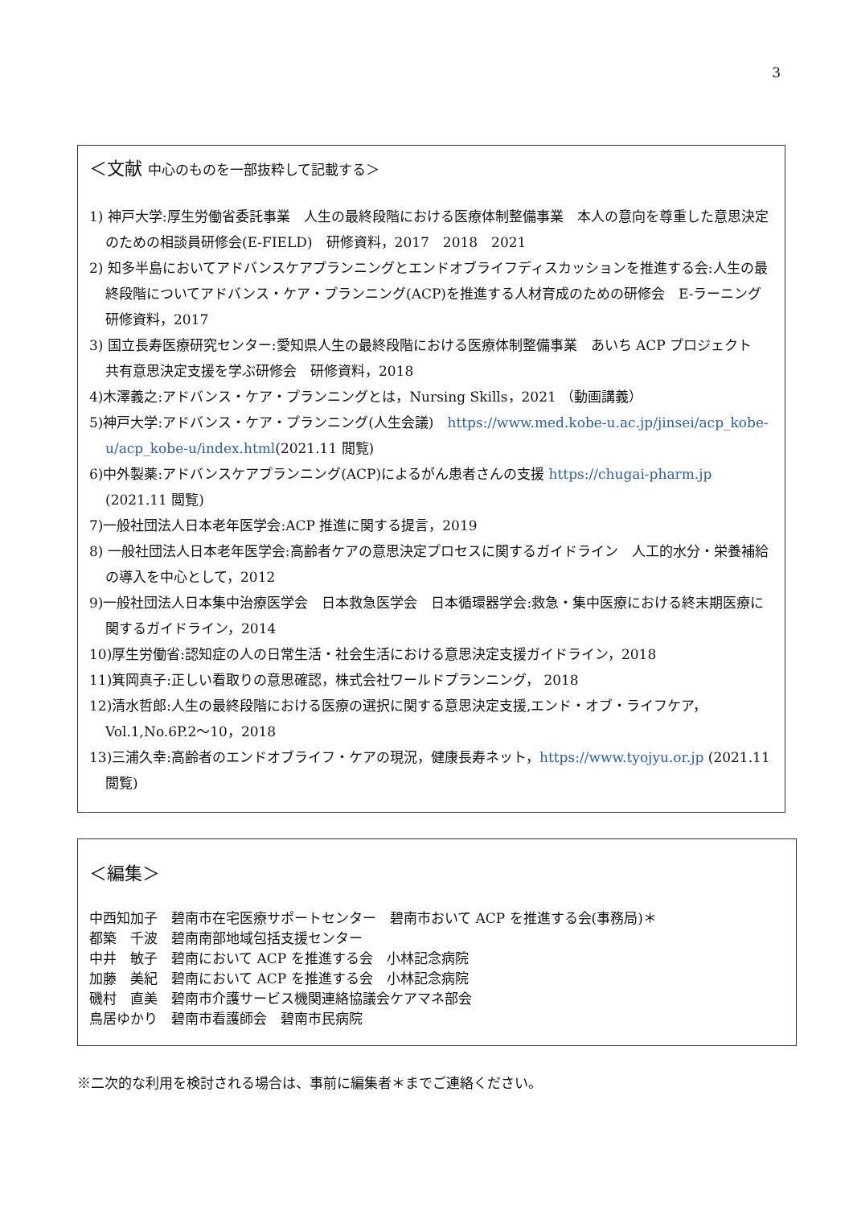3
＜文献 中心のものを一部抜粋して記載する＞
1) 神戸大学:厚生労働省委託事業　人生の最終段階における医療体制整備事業　本人の意向を尊重した意思決定のための相談員研修会(E-FIELD)　研修資料，2017　2018　2021
2) 知多半島においてアドバンスケアプランニングとエンドオブライフディスカッションを推進する会:人生の最終段階についてアドバンス・ケア・プランニング(ACP)を推進する人材育成のための研修会　E-ラーニング　研修資料，2017
3) 国立長寿医療研究センター:愛知県人生の最終段階における医療体制整備事業　あいち ACP プロジェクト　共有意思決定支援を学ぶ研修会　研修資料，2018
4)木澤義之:アドバンス・ケア・プランニングとは，Nursing Skills，2021 （動画講義）
5)神戸大学:アドバンス・ケア・プランニング(人生会議)　https://www.med.kobe-u.ac.jp/jinsei/acp_kobe-u/acp_kobe-u/index.html(2021.11 閲覧)
6)中外製薬:アドバンスケアプランニング(ACP)によるがん患者さんの支援 https://chugai-pharm.jp (2021.11 閲覧)
7)一般社団法人日本老年医学会:ACP 推進に関する提言，2019
8) 一般社団法人日本老年医学会:高齢者ケアの意思決定プロセスに関するガイドライン　人工的水分・栄養補給の導入を中心として，2012
9)一般社団法人日本集中治療医学会　日本救急医学会　日本循環器学会:救急・集中医療における終末期医療に関するガイドライン，2014
10)厚生労働省:認知症の人の日常生活・社会生活における意思決定支援ガイドライン，2018
11)箕岡真子:正しい看取りの意思確認，株式会社ワールドプランニング， 2018
12)清水哲郎:人生の最終段階における医療の選択に関する意思決定支援,エンド・オブ・ライフケア，Vol.1,No.6P.2～10，2018
13)三浦久幸:高齢者のエンドオブライフ・ケアの現況，健康長寿ネット，https://www.tyojyu.or.jp (2021.11 閲覧)
＜編集＞
中西知加子　碧南市在宅医療サポートセンター　碧南市おいて ACP を推進する会(事務局)＊
都築　千波　碧南南部地域包括支援センター
中井　敏子　碧南において ACP を推進する会　小林記念病院
加藤　美紀　碧南において ACP を推進する会　小林記念病院
磯村　直美　碧南市介護サービス機関連絡協議会ケアマネ部会
鳥居ゆかり　碧南市看護師会　碧南市民病院
※二次的な利用を検討される場合は、事前に編集者＊までご連絡ください。